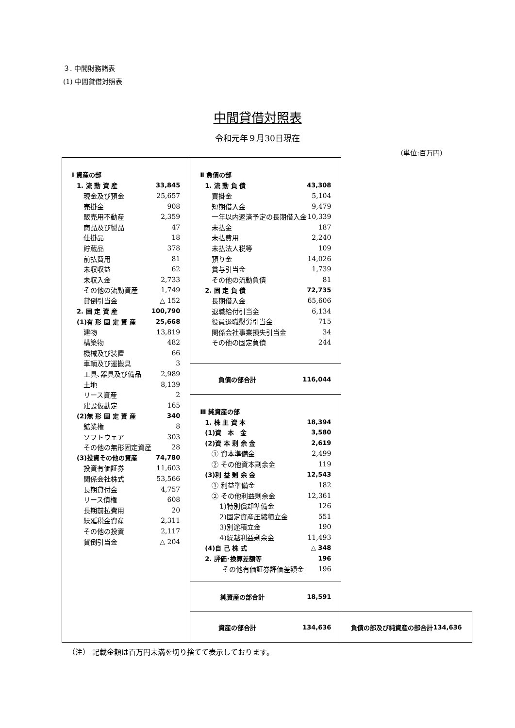３. 中間財務諸表
(1) 中間貸借対照表
中間貸借対照表
令和元年９月30日現在
（単位:百万円）
| / Ⅰ 資産の部 / / / 1. 流 動 資 産 / 33,845 / / 現金及び預金 / 25,657 / / 売掛金 / 908 / / 販売用不動産 / 2,359 / / 商品及び製品 / 47 / / 仕掛品 / 18 / / 貯蔵品 / 378 / / 前払費用 / 81 / / 未収収益 / 62 / / 未収入金 / 2,733 / / その他の流動資産 / 1,749 / / 貸倒引当金 / △ 152 / / 2. 固 定 資 産 / 100,790 / / (1)有 形 固 定 資 産 / 25,668 / / 建物 / 13,819 / / 構築物 / 482 / / 機械及び装置 / 66 / / 車輌及び運搬具 / 3 / / 工具､器具及び備品 / 2,989 / / 土地 / 8,139 / / リース資産 / 2 / / 建設仮勘定 / 165 / / (2)無 形 固 定 資 産 / 340 / / 鉱業権 / 8 / / ソフトウェア / 303 / / その他の無形固定資産 / 28 / / (3)投資その他の資産 / 74,780 / / 投資有価証券 / 11,603 / / 関係会社株式 / 53,566 / / 長期貸付金 / 4,757 / / リース債権 / 608 / / 長期前払費用 / 20 / / 繰延税金資産 / 2,311 / / その他の投資 / 2,117 / / 貸倒引当金 / △ 204 / | / Ⅱ 負債の部 / / / 1. 流 動 負 債 / 43,308 / / 買掛金 / 5,104 / / 短期借入金 / 9,479 / / 一年以内返済予定の長期借入金 / 10,339 / / 未払金 / 187 / / 未払費用 / 2,240 / / 未払法人税等 / 109 / / 預り金 / 14,026 / / 賞与引当金 / 1,739 / / その他の流動負債 / 81 / / 2. 固 定 負 債 / 72,735 / / 長期借入金 / 65,606 / / 退職給付引当金 / 6,134 / / 役員退職慰労引当金 / 715 / / 関係会社事業損失引当金 / 34 / / その他の固定負債 / 244 / | |
| | / 負債の部合計 / 116,044 / | |
| | / Ⅲ 純資産の部 / / / 1. 株 主 資 本 / 18,394 / / (1)資 本 金 / 3,580 / / (2)資 本 剰 余 金 / 2,619 / / ① 資本準備金 / 2,499 / / ② その他資本剰余金 / 119 / / (3)利 益 剰 余 金 / 12,543 / / ① 利益準備金 / 182 / / ② その他利益剰余金 / 12,361 / / 1)特別償却準備金 / 126 / / 2)固定資産圧縮積立金 / 551 / / 3)別途積立金 / 190 / / 4)繰越利益剰余金 / 11,493 / / (4)自 己 株 式 / △ 348 / / 2. 評価･換算差額等 / 196 / / その他有価証券評価差額金 / 196 / | |
| | / 純資産の部合計 / 18,591 / | |
| | / 資産の部合計 / 134,636 / | / 負債の部及び純資産の部合計 / 134,636 / |
（注） 記載金額は百万円未満を切り捨てて表示しております。